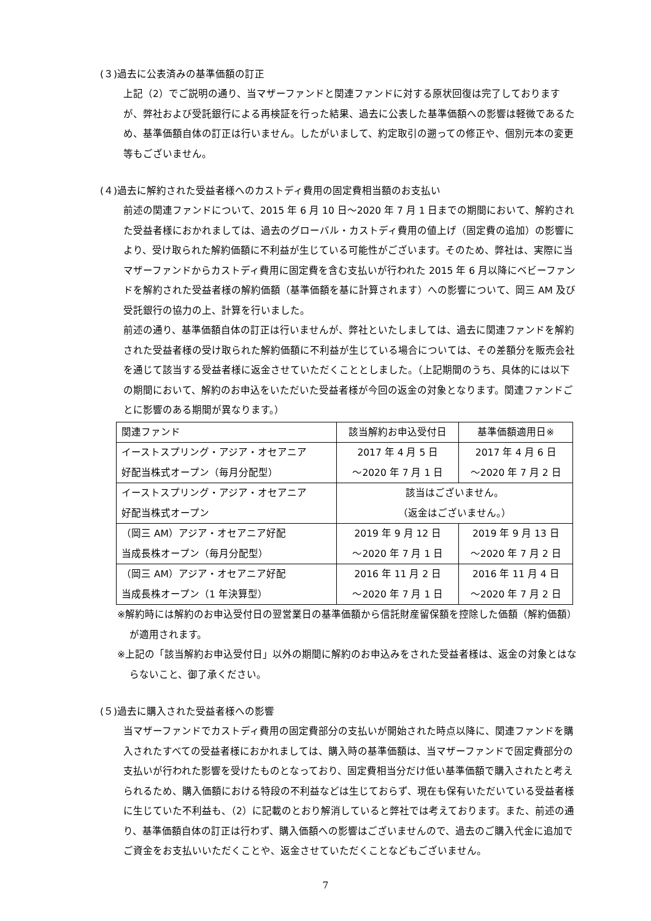(３)過去に公表済みの基準価額の訂正
上記（2）でご説明の通り、当マザーファンドと関連ファンドに対する原状回復は完了しておりますが、弊社および受託銀行による再検証を行った結果、過去に公表した基準価額への影響は軽微であるため、基準価額自体の訂正は行いません。したがいまして、約定取引の遡っての修正や、個別元本の変更等もございません。
(４)過去に解約された受益者様へのカストディ費用の固定費相当額のお支払い
前述の関連ファンドについて、2015 年 6 月 10 日～2020 年 7 月 1 日までの期間において、解約された受益者様におかれましては、過去のグローバル・カストディ費用の値上げ（固定費の追加）の影響により、受け取られた解約価額に不利益が生じている可能性がございます。そのため、弊社は、実際に当マザーファンドからカストディ費用に固定費を含む支払いが行われた 2015 年 6 月以降にベビーファンドを解約された受益者様の解約価額（基準価額を基に計算されます）への影響について、岡三 AM 及び受託銀行の協力の上、計算を行いました。
前述の通り、基準価額自体の訂正は行いませんが、弊社といたしましては、過去に関連ファンドを解約された受益者様の受け取られた解約価額に不利益が生じている場合については、その差額分を販売会社を通じて該当する受益者様に返金させていただくこととしました。（上記期間のうち、具体的には以下の期間において、解約のお申込をいただいた受益者様が今回の返金の対象となります。関連ファンドごとに影響のある期間が異なります。）
| 関連ファンド | 該当解約お申込受付日 | 基準価額適用日※ |
| イーストスプリング・アジア・オセアニア 好配当株式オープン（毎月分配型） | 2017 年 4 月 5 日 ～2020 年 7 月 1 日 | 2017 年 4 月 6 日 ～2020 年 7 月 2 日 |
| イーストスプリング・アジア・オセアニア 好配当株式オープン | 該当はございません。 （返金はございません。） | |
| （岡三 AM）アジア・オセアニア好配 当成長株オープン（毎月分配型） | 2019 年 9 月 12 日 ～2020 年 7 月 1 日 | 2019 年 9 月 13 日 ～2020 年 7 月 2 日 |
| （岡三 AM）アジア・オセアニア好配 当成長株オープン（1 年決算型） | 2016 年 11 月 2 日 ～2020 年 7 月 1 日 | 2016 年 11 月 4 日 ～2020 年 7 月 2 日 |
※解約時には解約のお申込受付日の翌営業日の基準価額から信託財産留保額を控除した価額（解約価額）が適用されます。
※上記の「該当解約お申込受付日」以外の期間に解約のお申込みをされた受益者様は、返金の対象とはならないこと、御了承ください。
(５)過去に購入された受益者様への影響
当マザーファンドでカストディ費用の固定費部分の支払いが開始された時点以降に、関連ファンドを購入されたすべての受益者様におかれましては、購入時の基準価額は、当マザーファンドで固定費部分の支払いが行われた影響を受けたものとなっており、固定費相当分だけ低い基準価額で購入されたと考えられるため、購入価額における特段の不利益などは生じておらず、現在も保有いただいている受益者様に生じていた不利益も、（2）に記載のとおり解消していると弊社では考えております。また、前述の通り、基準価額自体の訂正は行わず、購入価額への影響はございませんので、過去のご購入代金に追加でご資金をお支払いいただくことや、返金させていただくことなどもございません。
7